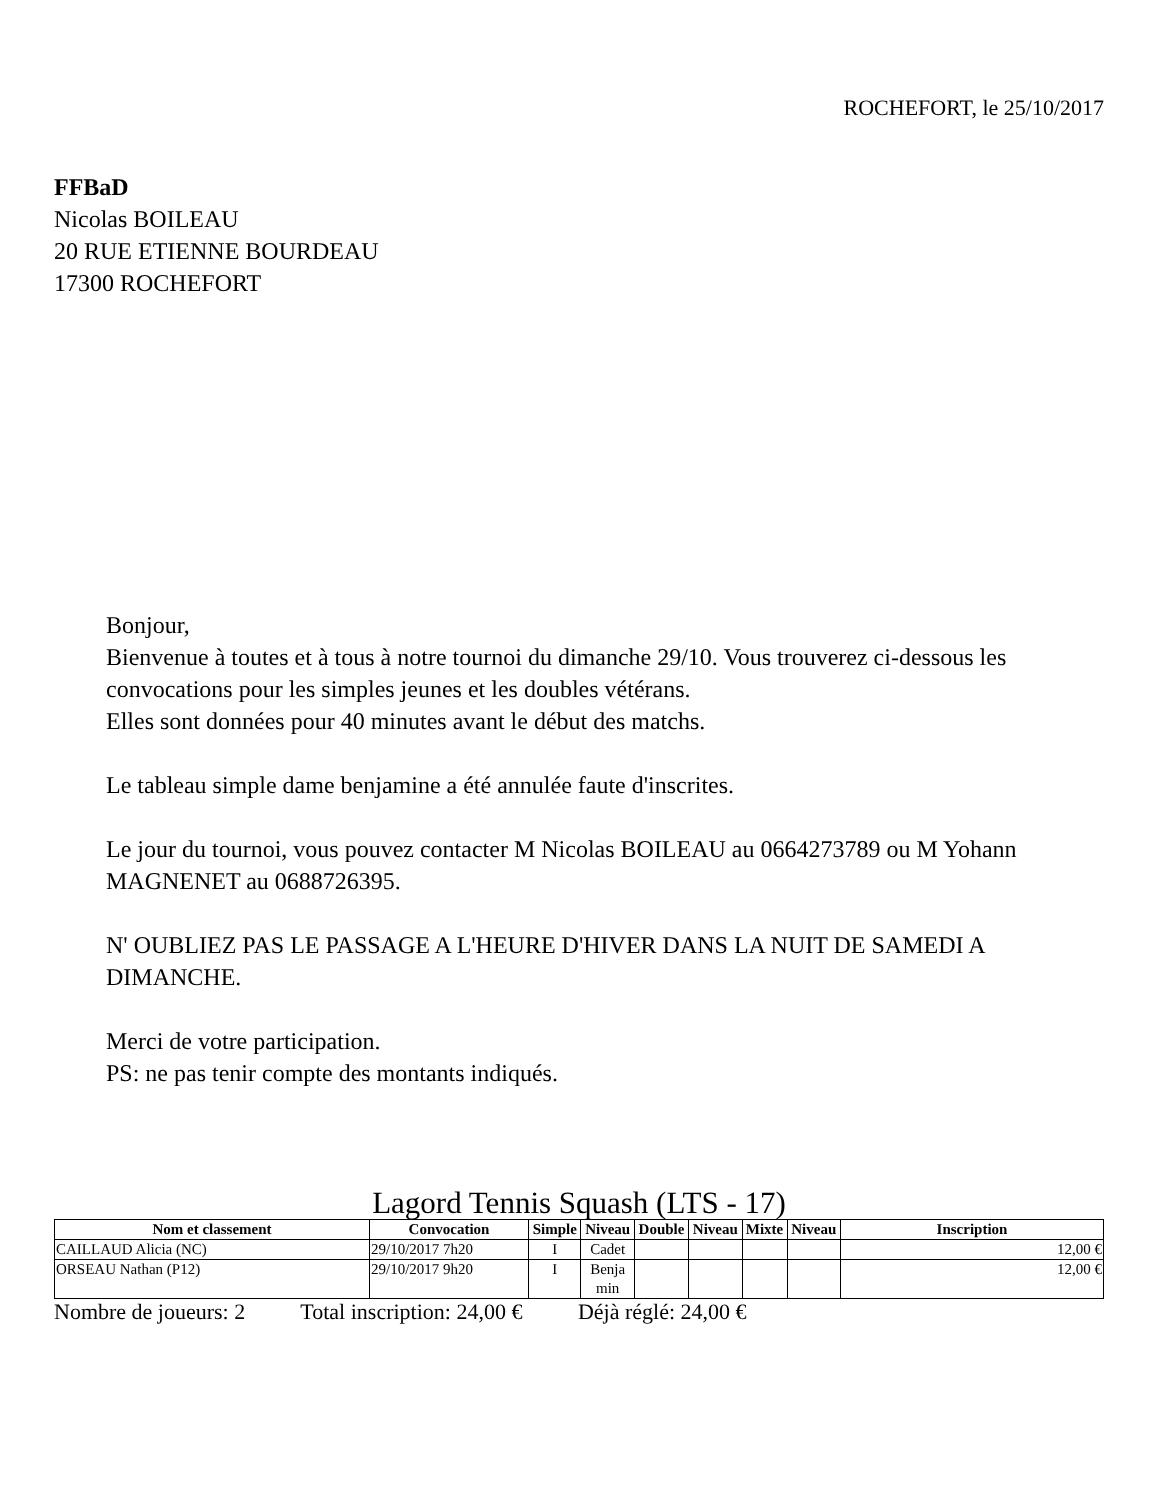ROCHEFORT, le 25/10/2017
FFBaD
Nicolas BOILEAU
20 RUE ETIENNE BOURDEAU
17300 ROCHEFORT
Bonjour,
Bienvenue à toutes et à tous à notre tournoi du dimanche 29/10. Vous trouverez ci-dessous les convocations pour les simples jeunes et les doubles vétérans.
Elles sont données pour 40 minutes avant le début des matchs.
Le tableau simple dame benjamine a été annulée faute d'inscrites.
Le jour du tournoi, vous pouvez contacter M Nicolas BOILEAU au 0664273789 ou M Yohann MAGNENET au 0688726395.
N' OUBLIEZ PAS LE PASSAGE A L'HEURE D'HIVER DANS LA NUIT DE SAMEDI A DIMANCHE.
Merci de votre participation.
PS: ne pas tenir compte des montants indiqués.
Lagord Tennis Squash (LTS - 17)
| Nom et classement | Convocation | Simple | Niveau | Double | Niveau | Mixte | Niveau | Inscription |
| --- | --- | --- | --- | --- | --- | --- | --- | --- |
| CAILLAUD Alicia (NC) | 29/10/2017 7h20 | I | Cadet | | | | | 12,00 € |
| ORSEAU Nathan (P12) | 29/10/2017 9h20 | I | Benja min | | | | | 12,00 € |
Nombre de joueurs: 2 Total inscription: 24,00 € Déjà réglé: 24,00 €